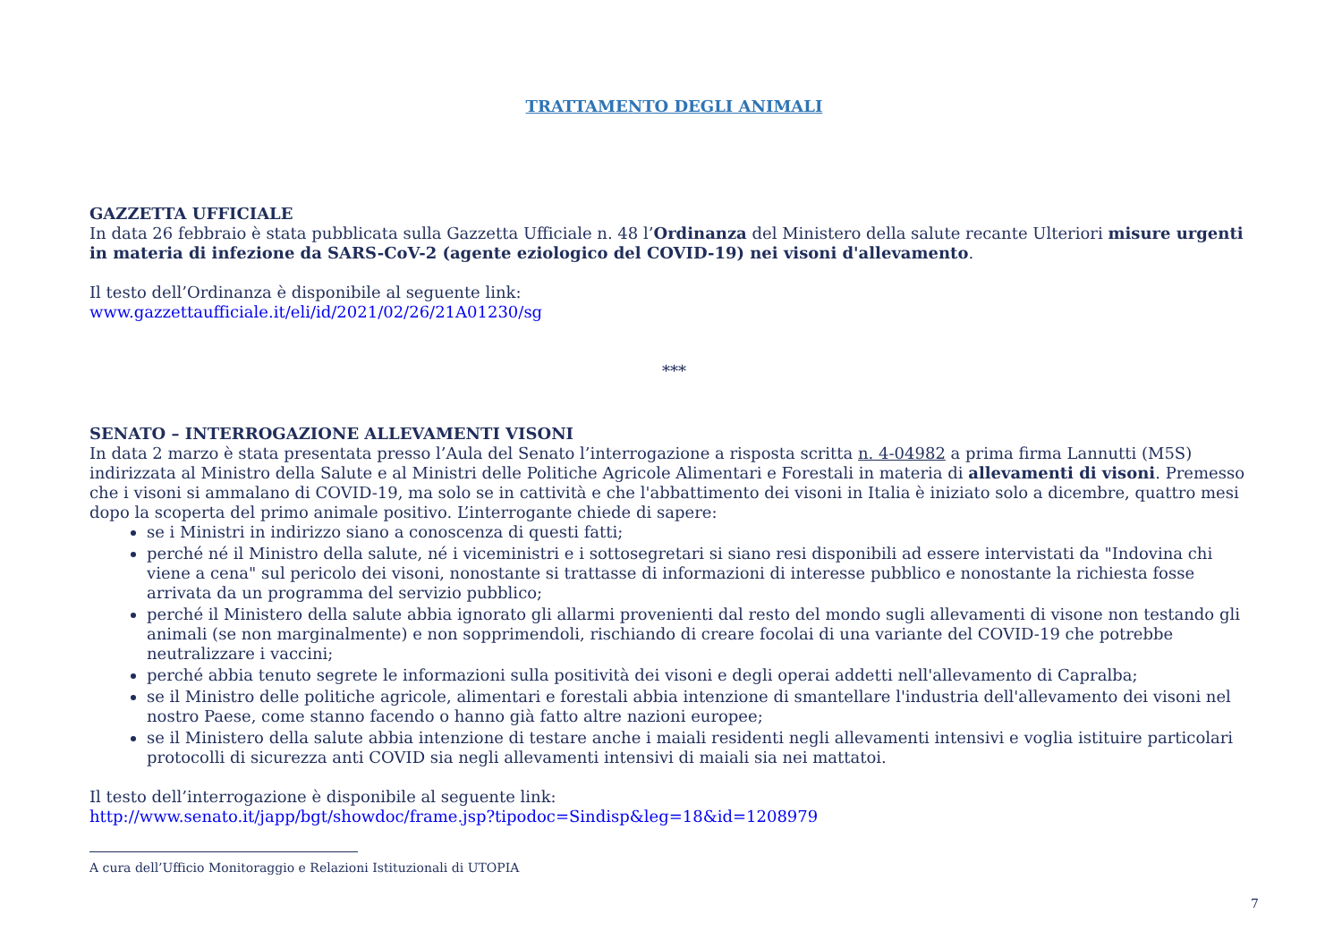TRATTAMENTO DEGLI ANIMALI
GAZZETTA UFFICIALE
In data 26 febbraio è stata pubblicata sulla Gazzetta Ufficiale n. 48 l’Ordinanza del Ministero della salute recante Ulteriori misure urgenti in materia di infezione da SARS-CoV-2 (agente eziologico del COVID-19) nei visoni d'allevamento.
Il testo dell’Ordinanza è disponibile al seguente link:
www.gazzettaufficiale.it/eli/id/2021/02/26/21A01230/sg
***
SENATO – INTERROGAZIONE ALLEVAMENTI VISONI
In data 2 marzo è stata presentata presso l’Aula del Senato l’interrogazione a risposta scritta n. 4-04982 a prima firma Lannutti (M5S) indirizzata al Ministro della Salute e al Ministri delle Politiche Agricole Alimentari e Forestali in materia di allevamenti di visoni. Premesso che i visoni si ammalano di COVID-19, ma solo se in cattività e che l'abbattimento dei visoni in Italia è iniziato solo a dicembre, quattro mesi dopo la scoperta del primo animale positivo. L’interrogante chiede di sapere:
se i Ministri in indirizzo siano a conoscenza di questi fatti;
perché né il Ministro della salute, né i viceministri e i sottosegretari si siano resi disponibili ad essere intervistati da "Indovina chi viene a cena" sul pericolo dei visoni, nonostante si trattasse di informazioni di interesse pubblico e nonostante la richiesta fosse arrivata da un programma del servizio pubblico;
perché il Ministero della salute abbia ignorato gli allarmi provenienti dal resto del mondo sugli allevamenti di visone non testando gli animali (se non marginalmente) e non sopprimendoli, rischiando di creare focolai di una variante del COVID-19 che potrebbe neutralizzare i vaccini;
perché abbia tenuto segrete le informazioni sulla positività dei visoni e degli operai addetti nell'allevamento di Capralba;
se il Ministro delle politiche agricole, alimentari e forestali abbia intenzione di smantellare l'industria dell'allevamento dei visoni nel nostro Paese, come stanno facendo o hanno già fatto altre nazioni europee;
se il Ministero della salute abbia intenzione di testare anche i maiali residenti negli allevamenti intensivi e voglia istituire particolari protocolli di sicurezza anti COVID sia negli allevamenti intensivi di maiali sia nei mattatoi.
Il testo dell’interrogazione è disponibile al seguente link:
http://www.senato.it/japp/bgt/showdoc/frame.jsp?tipodoc=Sindisp&leg=18&id=1208979
A cura dell’Ufficio Monitoraggio e Relazioni Istituzionali di UTOPIA
7